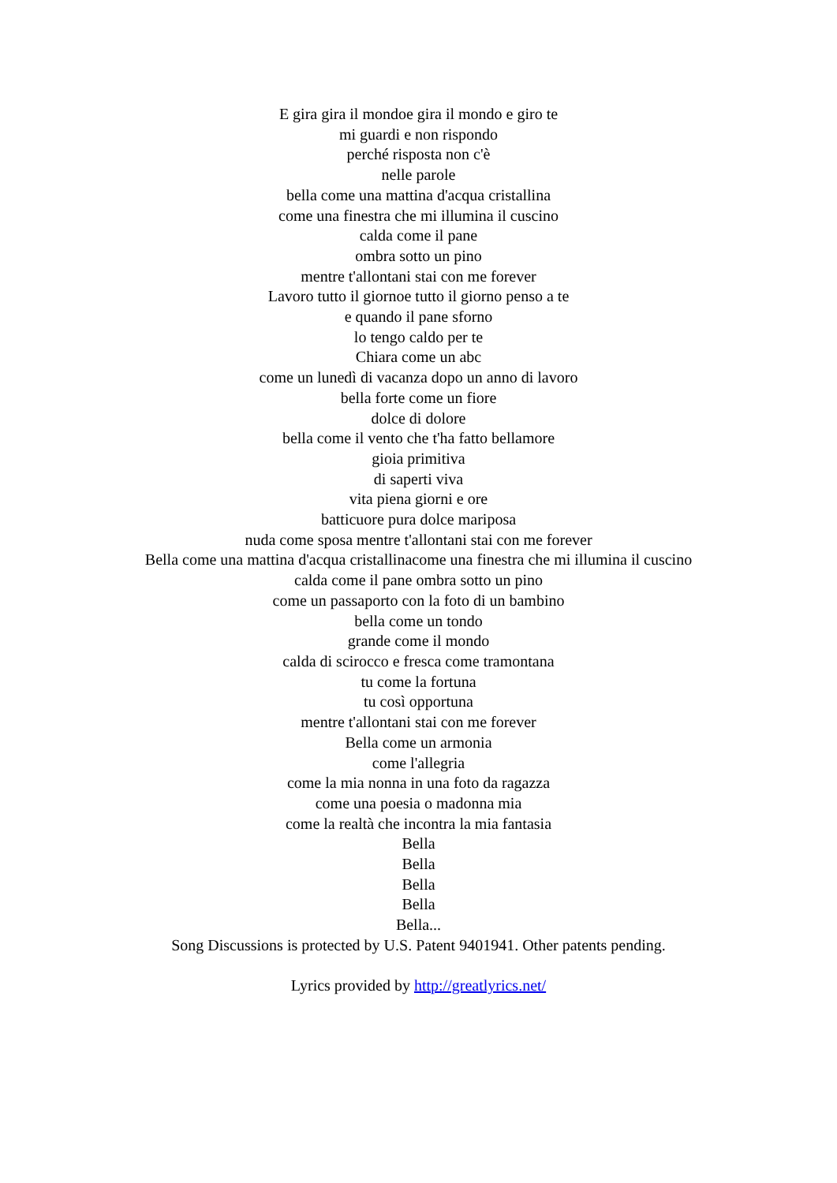E gira gira il mondoe gira il mondo e giro te
mi guardi e non rispondo
perché risposta non c'è
nelle parole
bella come una mattina d'acqua cristallina
come una finestra che mi illumina il cuscino
calda come il pane
ombra sotto un pino
mentre t'allontani stai con me forever
Lavoro tutto il giornoe tutto il giorno penso a te
e quando il pane sforno
lo tengo caldo per te
Chiara come un abc
come un lunedì di vacanza dopo un anno di lavoro
bella forte come un fiore
dolce di dolore
bella come il vento che t'ha fatto bellamore
gioia primitiva
di saperti viva
vita piena giorni e ore
batticuore pura dolce mariposa
nuda come sposa mentre t'allontani stai con me forever
Bella come una mattina d'acqua cristallinacome una finestra che mi illumina il cuscino
calda come il pane ombra sotto un pino
come un passaporto con la foto di un bambino
bella come un tondo
grande come il mondo
calda di scirocco e fresca come tramontana
tu come la fortuna
tu così opportuna
mentre t'allontani stai con me forever
Bella come un armonia
come l'allegria
come la mia nonna in una foto da ragazza
come una poesia o madonna mia
come la realtà che incontra la mia fantasia
Bella
Bella
Bella
Bella
Bella...
Song Discussions is protected by U.S. Patent 9401941. Other patents pending.
Lyrics provided by http://greatlyrics.net/